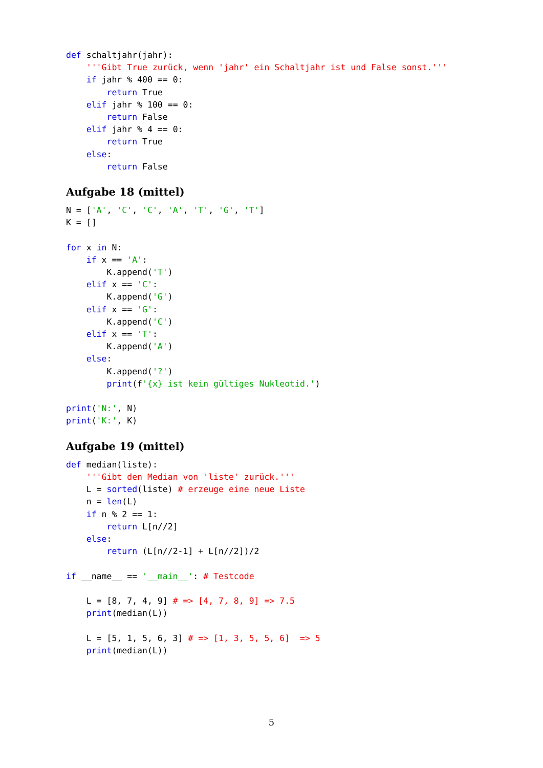def schaltjahr(jahr):
    '''Gibt True zurück, wenn 'jahr' ein Schaltjahr ist und False sonst.'''
    if jahr % 400 == 0:
        return True
    elif jahr % 100 == 0:
        return False
    elif jahr % 4 == 0:
        return True
    else:
        return False
Aufgabe 18 (mittel)
N = ['A', 'C', 'C', 'A', 'T', 'G', 'T']
K = []

for x in N:
    if x == 'A':
        K.append('T')
    elif x == 'C':
        K.append('G')
    elif x == 'G':
        K.append('C')
    elif x == 'T':
        K.append('A')
    else:
        K.append('?')
        print(f'{x} ist kein gültiges Nukleotid.')

print('N:', N)
print('K:', K)
Aufgabe 19 (mittel)
def median(liste):
    '''Gibt den Median von 'liste' zurück.'''
    L = sorted(liste) # erzeuge eine neue Liste
    n = len(L)
    if n % 2 == 1:
        return L[n//2]
    else:
        return (L[n//2-1] + L[n//2])/2

if __name__ == '__main__': # Testcode

    L = [8, 7, 4, 9] # => [4, 7, 8, 9] => 7.5
    print(median(L))

    L = [5, 1, 5, 6, 3] # => [1, 3, 5, 5, 6]  => 5
    print(median(L))
5